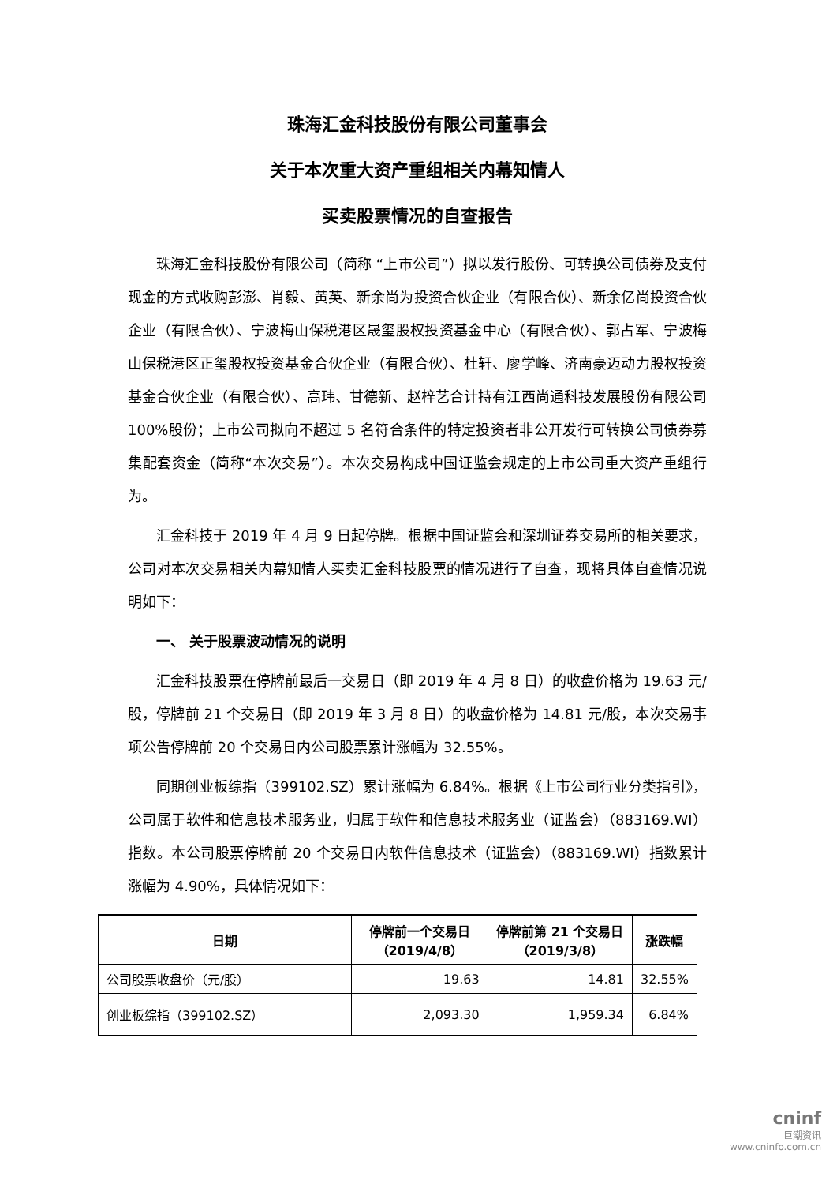珠海汇金科技股份有限公司董事会
关于本次重大资产重组相关内幕知情人
买卖股票情况的自查报告
珠海汇金科技股份有限公司（简称 “上市公司”）拟以发行股份、可转换公司债券及支付现金的方式收购彭澎、肖毅、黄英、新余尚为投资合伙企业（有限合伙）、新余亿尚投资合伙企业（有限合伙）、宁波梅山保税港区晟玺股权投资基金中心（有限合伙）、郭占军、宁波梅山保税港区正玺股权投资基金合伙企业（有限合伙）、杜轩、廖学峰、济南豪迈动力股权投资基金合伙企业（有限合伙）、高玮、甘德新、赵梓艺合计持有江西尚通科技发展股份有限公司 100%股份；上市公司拟向不超过 5 名符合条件的特定投资者非公开发行可转换公司债券募集配套资金（简称“本次交易”）。本次交易构成中国证监会规定的上市公司重大资产重组行为。
汇金科技于 2019 年 4 月 9 日起停牌。根据中国证监会和深圳证券交易所的相关要求，公司对本次交易相关内幕知情人买卖汇金科技股票的情况进行了自查，现将具体自查情况说明如下：
一、 关于股票波动情况的说明
汇金科技股票在停牌前最后一交易日（即 2019 年 4 月 8 日）的收盘价格为 19.63 元/股，停牌前 21 个交易日（即 2019 年 3 月 8 日）的收盘价格为 14.81 元/股，本次交易事项公告停牌前 20 个交易日内公司股票累计涨幅为 32.55%。
同期创业板综指（399102.SZ）累计涨幅为 6.84%。根据《上市公司行业分类指引》，公司属于软件和信息技术服务业，归属于软件和信息技术服务业（证监会）（883169.WI）指数。本公司股票停牌前 20 个交易日内软件信息技术（证监会）（883169.WI）指数累计涨幅为 4.90%，具体情况如下：
| 日期 | 停牌前一个交易日（2019/4/8） | 停牌前第 21 个交易日（2019/3/8） | 涨跌幅 |
| --- | --- | --- | --- |
| 公司股票收盘价（元/股） | 19.63 | 14.81 | 32.55% |
| 创业板综指（399102.SZ） | 2,093.30 | 1,959.34 | 6.84% |
cninf
巨潮资讯
www.cninfo.com.cn